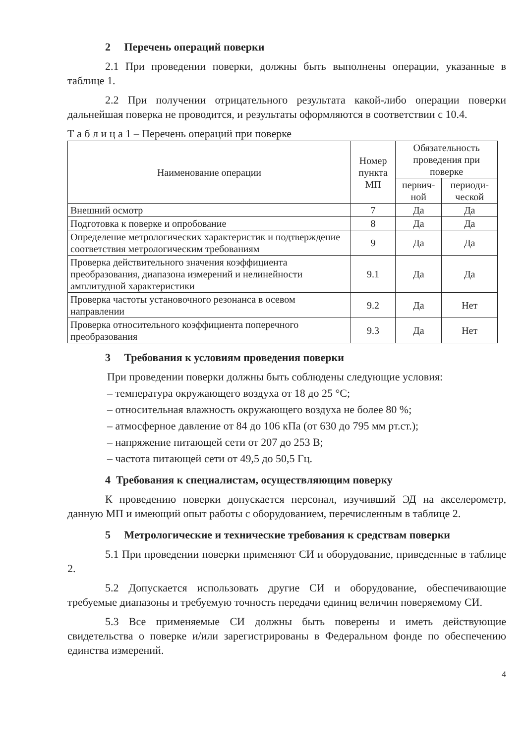2 Перечень операций поверки
2.1 При проведении поверки, должны быть выполнены операции, указанные в таблице 1.
2.2 При получении отрицательного результата какой-либо операции поверки дальнейшая поверка не проводится, и результаты оформляются в соответствии с 10.4.
Т а б л и ц а 1 – Перечень операций при поверке
| Наименование операции | Номер пункта МП | Обязательность проведения при поверке | |
| --- | --- | --- | --- |
| | | первич-ной | периоди-ческой |
| Внешний осмотр | 7 | Да | Да |
| Подготовка к поверке и опробование | 8 | Да | Да |
| Определение метрологических характеристик и подтверждение соответствия метрологическим требованиям | 9 | Да | Да |
| Проверка действительного значения коэффициента преобразования, диапазона измерений и нелинейности амплитудной характеристики | 9.1 | Да | Да |
| Проверка частоты установочного резонанса в осевом направлении | 9.2 | Да | Нет |
| Проверка относительного коэффициента поперечного преобразования | 9.3 | Да | Нет |
3 Требования к условиям проведения поверки
При проведении поверки должны быть соблюдены следующие условия:
– температура окружающего воздуха от 18 до 25 °С;
– относительная влажность окружающего воздуха не более 80 %;
– атмосферное давление от 84 до 106 кПа (от 630 до 795 мм рт.ст.);
– напряжение питающей сети от 207 до 253 В;
– частота питающей сети от 49,5 до 50,5 Гц.
4 Требования к специалистам, осуществляющим поверку
К проведению поверки допускается персонал, изучивший ЭД на акселерометр, данную МП и имеющий опыт работы с оборудованием, перечисленным в таблице 2.
5 Метрологические и технические требования к средствам поверки
5.1 При проведении поверки применяют СИ и оборудование, приведенные в таблице 2.
5.2 Допускается использовать другие СИ и оборудование, обеспечивающие требуемые диапазоны и требуемую точность передачи единиц величин поверяемому СИ.
5.3 Все применяемые СИ должны быть поверены и иметь действующие свидетельства о поверке и/или зарегистрированы в Федеральном фонде по обеспечению единства измерений.
4